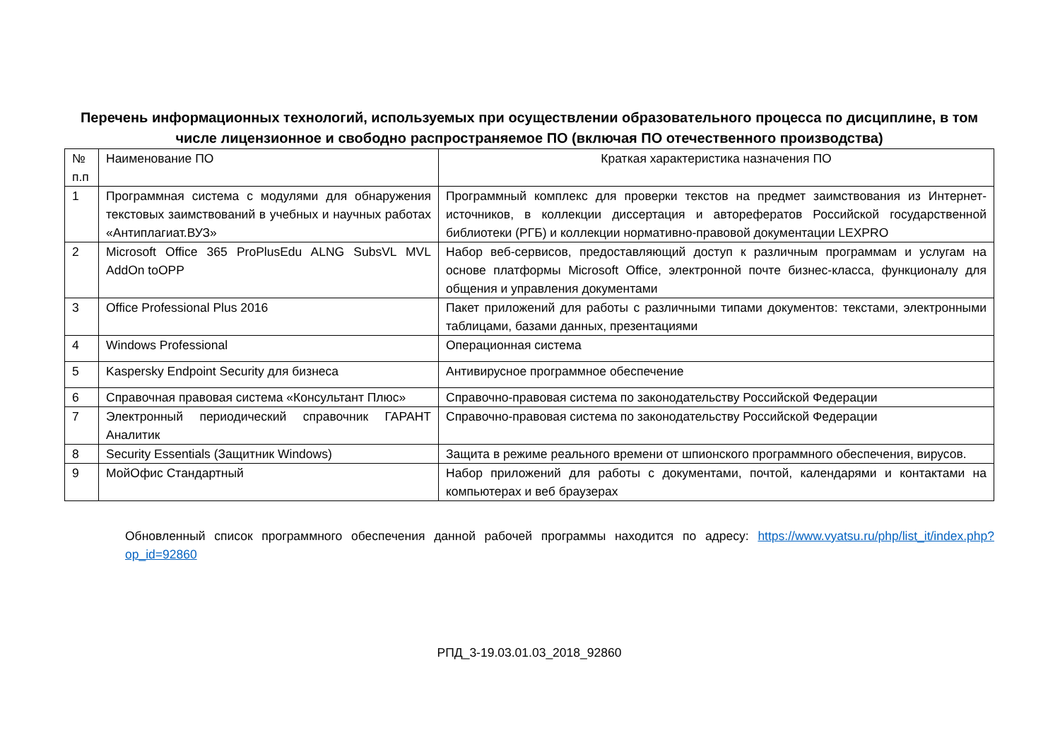Перечень информационных технологий, используемых при осуществлении образовательного процесса по дисциплине, в том числе лицензионное и свободно распространяемое ПО (включая ПО отечественного производства)
| № п.п | Наименование ПО | Краткая характеристика назначения ПО |
| --- | --- | --- |
| 1 | Программная система с модулями для обнаружения текстовых заимствований в учебных и научных работах «Антиплагиат.ВУЗ» | Программный комплекс для проверки текстов на предмет заимствования из Интернет-источников, в коллекции диссертация и авторефератов Российской государственной библиотеки (РГБ) и коллекции нормативно-правовой документации LEXPRO |
| 2 | Microsoft Office 365 ProPlusEdu ALNG SubsVL MVL AddOn toOPP | Набор веб-сервисов, предоставляющий доступ к различным программам и услугам на основе платформы Microsoft Office, электронной почте бизнес-класса, функционалу для общения и управления документами |
| 3 | Office Professional Plus 2016 | Пакет приложений для работы с различными типами документов: текстами, электронными таблицами, базами данных, презентациями |
| 4 | Windows Professional | Операционная система |
| 5 | Kaspersky Endpoint Security для бизнеса | Антивирусное программное обеспечение |
| 6 | Справочная правовая система «Консультант Плюс» | Справочно-правовая система по законодательству Российской Федерации |
| 7 | Электронный периодический справочник ГАРАНТ Аналитик | Справочно-правовая система по законодательству Российской Федерации |
| 8 | Security Essentials (Защитник Windows) | Защита в режиме реального времени от шпионского программного обеспечения, вирусов. |
| 9 | МойОфис Стандартный | Набор приложений для работы с документами, почтой, календарями и контактами на компьютерах и веб браузерах |
Обновленный список программного обеспечения данной рабочей программы находится по адресу: https://www.vyatsu.ru/php/list_it/index.php?op_id=92860
РПД_3-19.03.01.03_2018_92860